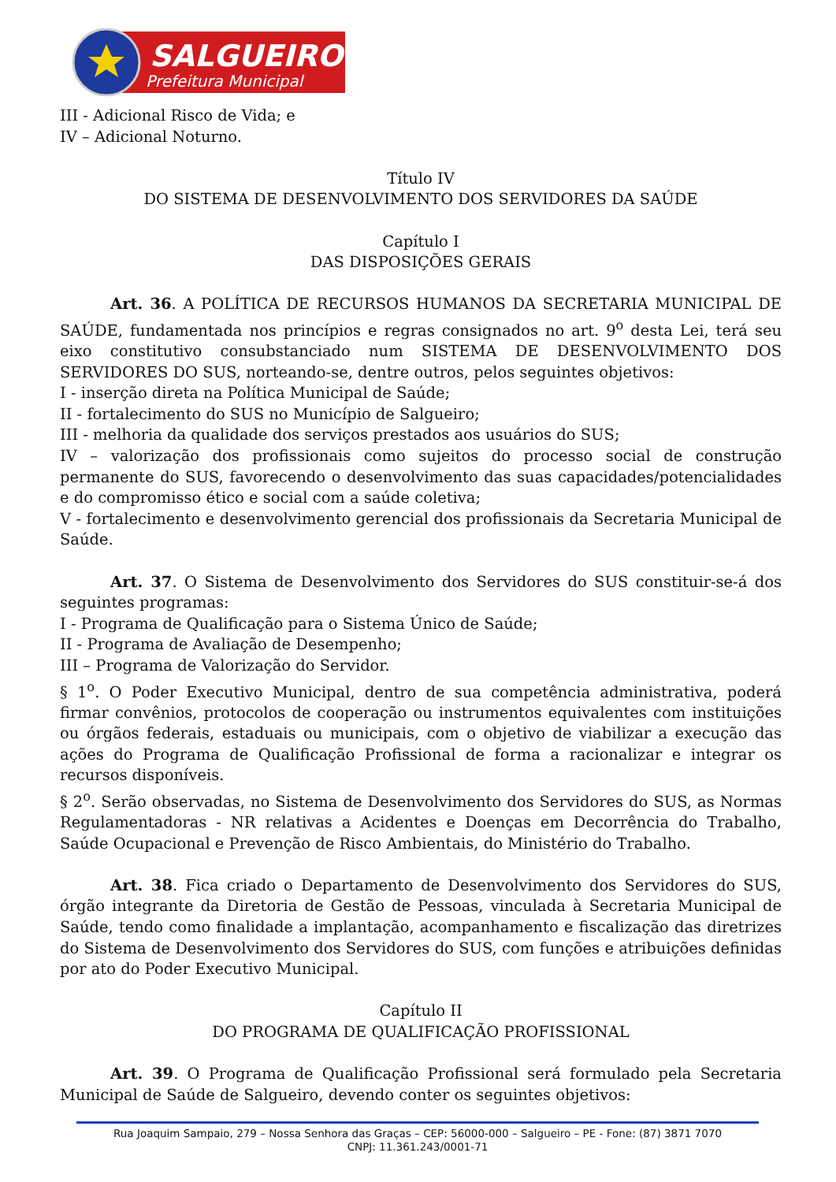SALGUEIRO
Prefeitura Municipal
III - Adicional Risco de Vida; e
IV – Adicional Noturno.
Título IV
DO SISTEMA DE DESENVOLVIMENTO DOS SERVIDORES DA SAÚDE
Capítulo I
DAS DISPOSIÇÕES GERAIS
Art. 36. A POLÍTICA DE RECURSOS HUMANOS DA SECRETARIA MUNICIPAL DE SAÚDE, fundamentada nos princípios e regras consignados no art. 9<sup>o</sup> desta Lei, terá seu eixo constitutivo consubstanciado num SISTEMA DE DESENVOLVIMENTO DOS SERVIDORES DO SUS, norteando-se, dentre outros, pelos seguintes objetivos:
I - inserção direta na Política Municipal de Saúde;
II - fortalecimento do SUS no Município de Salgueiro;
III - melhoria da qualidade dos serviços prestados aos usuários do SUS;
IV – valorização dos profissionais como sujeitos do processo social de construção permanente do SUS, favorecendo o desenvolvimento das suas capacidades/potencialidades e do compromisso ético e social com a saúde coletiva;
V - fortalecimento e desenvolvimento gerencial dos profissionais da Secretaria Municipal de Saúde.
Art. 37. O Sistema de Desenvolvimento dos Servidores do SUS constituir-se-á dos seguintes programas:
I - Programa de Qualificação para o Sistema Único de Saúde;
II - Programa de Avaliação de Desempenho;
III – Programa de Valorização do Servidor.
§ 1<sup>o</sup>. O Poder Executivo Municipal, dentro de sua competência administrativa, poderá firmar convênios, protocolos de cooperação ou instrumentos equivalentes com instituições ou órgãos federais, estaduais ou municipais, com o objetivo de viabilizar a execução das ações do Programa de Qualificação Profissional de forma a racionalizar e integrar os recursos disponíveis.
§ 2<sup>o</sup>. Serão observadas, no Sistema de Desenvolvimento dos Servidores do SUS, as Normas Regulamentadoras - NR relativas a Acidentes e Doenças em Decorrência do Trabalho, Saúde Ocupacional e Prevenção de Risco Ambientais, do Ministério do Trabalho.
Art. 38. Fica criado o Departamento de Desenvolvimento dos Servidores do SUS, órgão integrante da Diretoria de Gestão de Pessoas, vinculada à Secretaria Municipal de Saúde, tendo como finalidade a implantação, acompanhamento e fiscalização das diretrizes do Sistema de Desenvolvimento dos Servidores do SUS, com funções e atribuições definidas por ato do Poder Executivo Municipal.
Capítulo II
DO PROGRAMA DE QUALIFICAÇÃO PROFISSIONAL
Art. 39. O Programa de Qualificação Profissional será formulado pela Secretaria Municipal de Saúde de Salgueiro, devendo conter os seguintes objetivos:
Rua Joaquim Sampaio, 279 – Nossa Senhora das Graças – CEP: 56000-000 – Salgueiro – PE - Fone: (87) 3871 7070
CNPJ: 11.361.243/0001-71